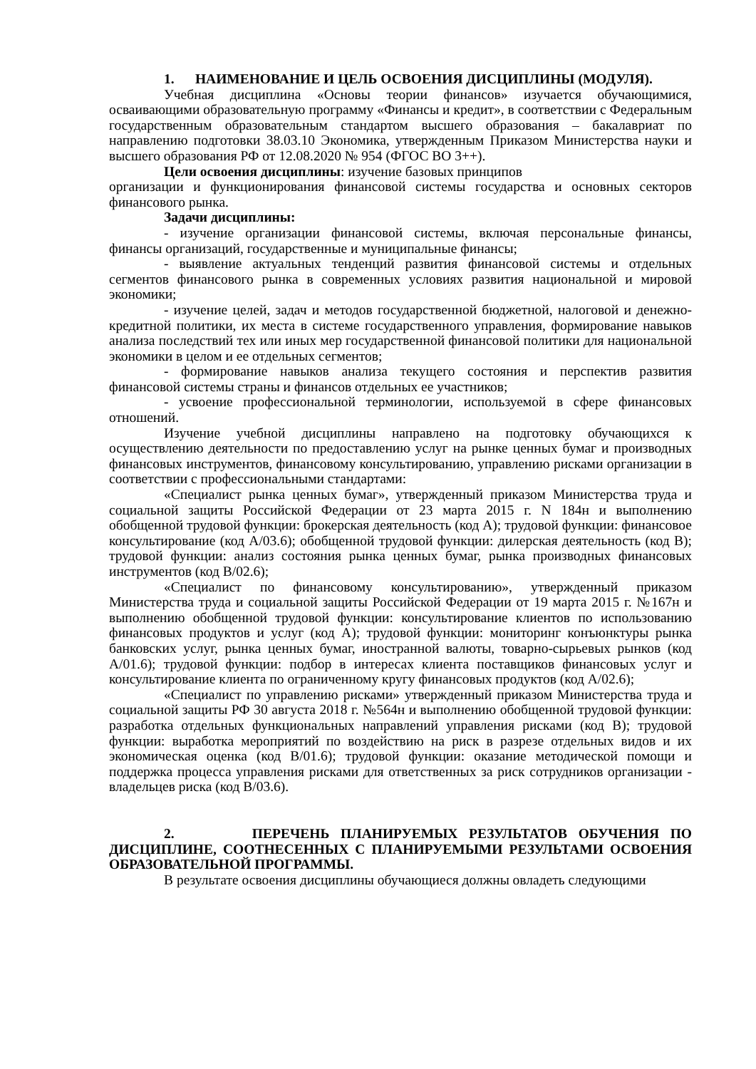1. НАИМЕНОВАНИЕ И ЦЕЛЬ ОСВОЕНИЯ ДИСЦИПЛИНЫ (МОДУЛЯ).
Учебная дисциплина «Основы теории финансов» изучается обучающимися, осваивающими образовательную программу «Финансы и кредит», в соответствии с Федеральным государственным образовательным стандартом высшего образования – бакалавриат по направлению подготовки 38.03.10 Экономика, утвержденным Приказом Министерства науки и высшего образования РФ от 12.08.2020 № 954 (ФГОС ВО 3++).
Цели освоения дисциплины: изучение базовых принципов
организации и функционирования финансовой системы государства и основных секторов финансового рынка.
Задачи дисциплины:
- изучение организации финансовой системы, включая персональные финансы, финансы организаций, государственные и муниципальные финансы;
- выявление актуальных тенденций развития финансовой системы и отдельных сегментов финансового рынка в современных условиях развития национальной и мировой экономики;
- изучение целей, задач и методов государственной бюджетной, налоговой и денежно- кредитной политики, их места в системе государственного управления, формирование навыков анализа последствий тех или иных мер государственной финансовой политики для национальной экономики в целом и ее отдельных сегментов;
- формирование навыков анализа текущего состояния и перспектив развития финансовой системы страны и финансов отдельных ее участников;
- усвоение профессиональной терминологии, используемой в сфере финансовых отношений.
Изучение учебной дисциплины направлено на подготовку обучающихся к осуществлению деятельности по предоставлению услуг на рынке ценных бумаг и производных финансовых инструментов, финансовому консультированию, управлению рисками организации в соответствии с профессиональными стандартами:
«Специалист рынка ценных бумаг», утвержденный приказом Министерства труда и социальной защиты Российской Федерации от 23 марта 2015 г. N 184н и выполнению обобщенной трудовой функции: брокерская деятельность (код А); трудовой функции: финансовое консультирование (код А/03.6); обобщенной трудовой функции: дилерская деятельность (код В); трудовой функции: анализ состояния рынка ценных бумаг, рынка производных финансовых инструментов (код В/02.6);
«Специалист по финансовому консультированию», утвержденный приказом Министерства труда и социальной защиты Российской Федерации от 19 марта 2015 г. №167н и выполнению обобщенной трудовой функции: консультирование клиентов по использованию финансовых продуктов и услуг (код А); трудовой функции: мониторинг конъюнктуры рынка банковских услуг, рынка ценных бумаг, иностранной валюты, товарно-сырьевых рынков (код А/01.6); трудовой функции: подбор в интересах клиента поставщиков финансовых услуг и консультирование клиента по ограниченному кругу финансовых продуктов (код А/02.6);
«Специалист по управлению рисками» утвержденный приказом Министерства труда и социальной защиты РФ 30 августа 2018 г. №564н и выполнению обобщенной трудовой функции: разработка отдельных функциональных направлений управления рисками (код В); трудовой функции: выработка мероприятий по воздействию на риск в разрезе отдельных видов и их экономическая оценка (код В/01.6); трудовой функции: оказание методической помощи и поддержка процесса управления рисками для ответственных за риск сотрудников организации - владельцев риска (код В/03.6).
2. ПЕРЕЧЕНЬ ПЛАНИРУЕМЫХ РЕЗУЛЬТАТОВ ОБУЧЕНИЯ ПО ДИСЦИПЛИНЕ, СООТНЕСЕННЫХ С ПЛАНИРУЕМЫМИ РЕЗУЛЬТАМИ ОСВОЕНИЯ ОБРАЗОВАТЕЛЬНОЙ ПРОГРАММЫ.
В результате освоения дисциплины обучающиеся должны овладеть следующими